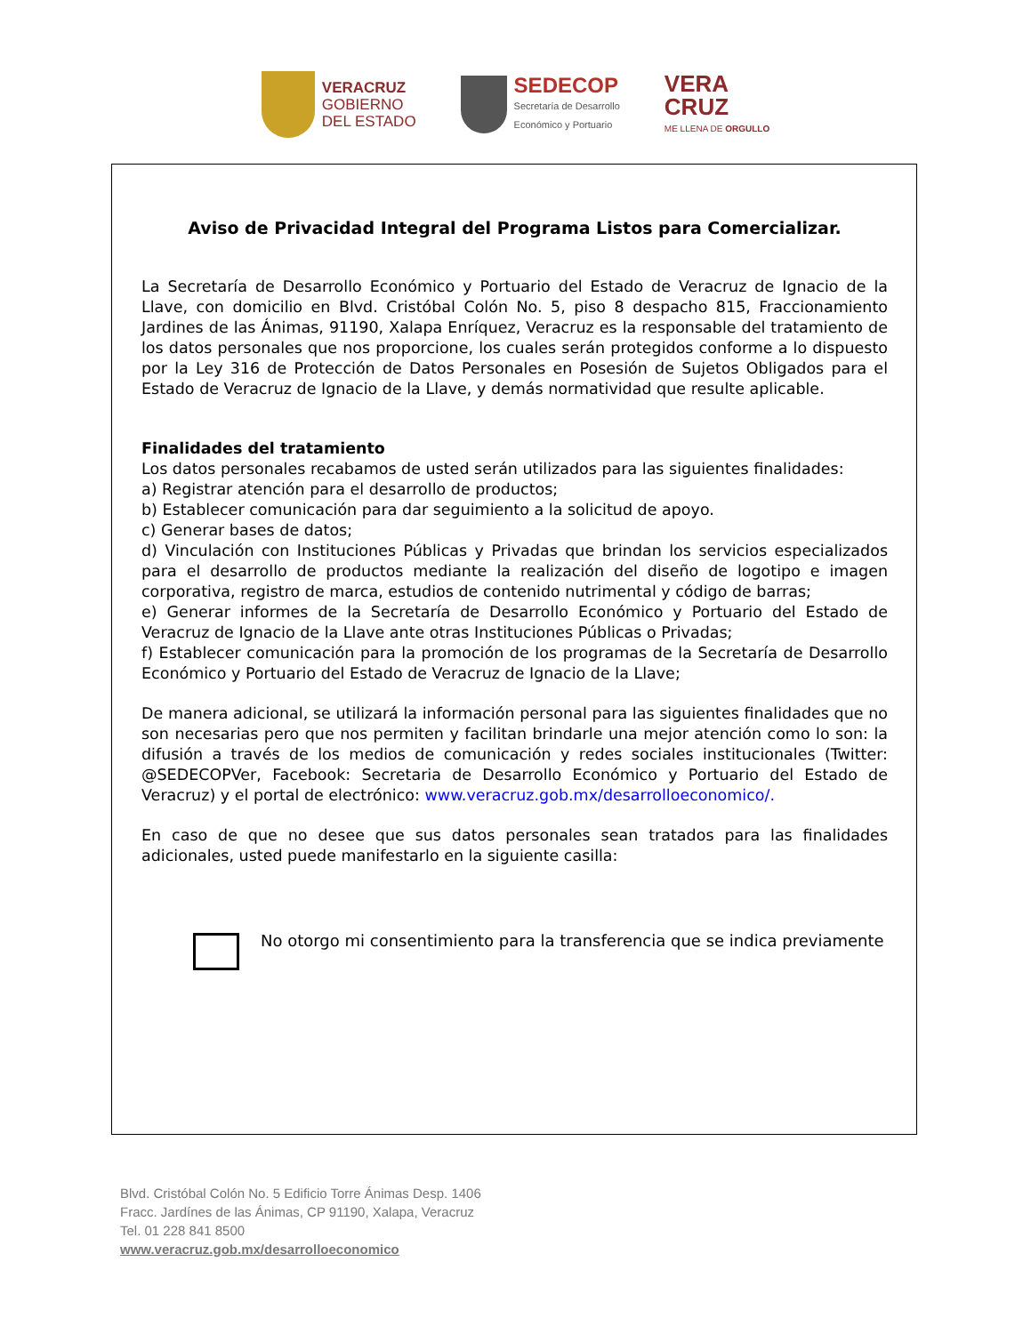VERACRUZ
GOBIERNO
DEL ESTADO
SEDECOP
Secretaría de Desarrollo
Económico y Portuario
VERA
CRUZ
ME LLENA DE ORGULLO
Aviso de Privacidad Integral del Programa Listos para Comercializar.
La Secretaría de Desarrollo Económico y Portuario del Estado de Veracruz de Ignacio de la Llave, con domicilio en Blvd. Cristóbal Colón No. 5, piso 8 despacho 815, Fraccionamiento Jardines de las Ánimas, 91190, Xalapa Enríquez, Veracruz es la responsable del tratamiento de los datos personales que nos proporcione, los cuales serán protegidos conforme a lo dispuesto por la Ley 316 de Protección de Datos Personales en Posesión de Sujetos Obligados para el Estado de Veracruz de Ignacio de la Llave, y demás normatividad que resulte aplicable.
Finalidades del tratamiento
Los datos personales recabamos de usted serán utilizados para las siguientes finalidades:
a) Registrar atención para el desarrollo de productos;
b) Establecer comunicación para dar seguimiento a la solicitud de apoyo.
c) Generar bases de datos;
d) Vinculación con Instituciones Públicas y Privadas que brindan los servicios especializados para el desarrollo de productos mediante la realización del diseño de logotipo e imagen corporativa, registro de marca, estudios de contenido nutrimental y código de barras;
e) Generar informes de la Secretaría de Desarrollo Económico y Portuario del Estado de Veracruz de Ignacio de la Llave ante otras Instituciones Públicas o Privadas;
f) Establecer comunicación para la promoción de los programas de la Secretaría de Desarrollo Económico y Portuario del Estado de Veracruz de Ignacio de la Llave;
De manera adicional, se utilizará la información personal para las siguientes finalidades que no son necesarias pero que nos permiten y facilitan brindarle una mejor atención como lo son: la difusión a través de los medios de comunicación y redes sociales institucionales (Twitter: @SEDECOPVer, Facebook: Secretaria de Desarrollo Económico y Portuario del Estado de Veracruz) y el portal de electrónico: www.veracruz.gob.mx/desarrolloeconomico/.
En caso de que no desee que sus datos personales sean tratados para las finalidades adicionales, usted puede manifestarlo en la siguiente casilla:
No otorgo mi consentimiento para la transferencia que se indica previamente
Blvd. Cristóbal Colón No. 5 Edificio Torre Ánimas Desp. 1406
Fracc. Jardínes de las Ánimas, CP 91190, Xalapa, Veracruz
Tel. 01 228 841 8500
www.veracruz.gob.mx/desarrolloeconomico